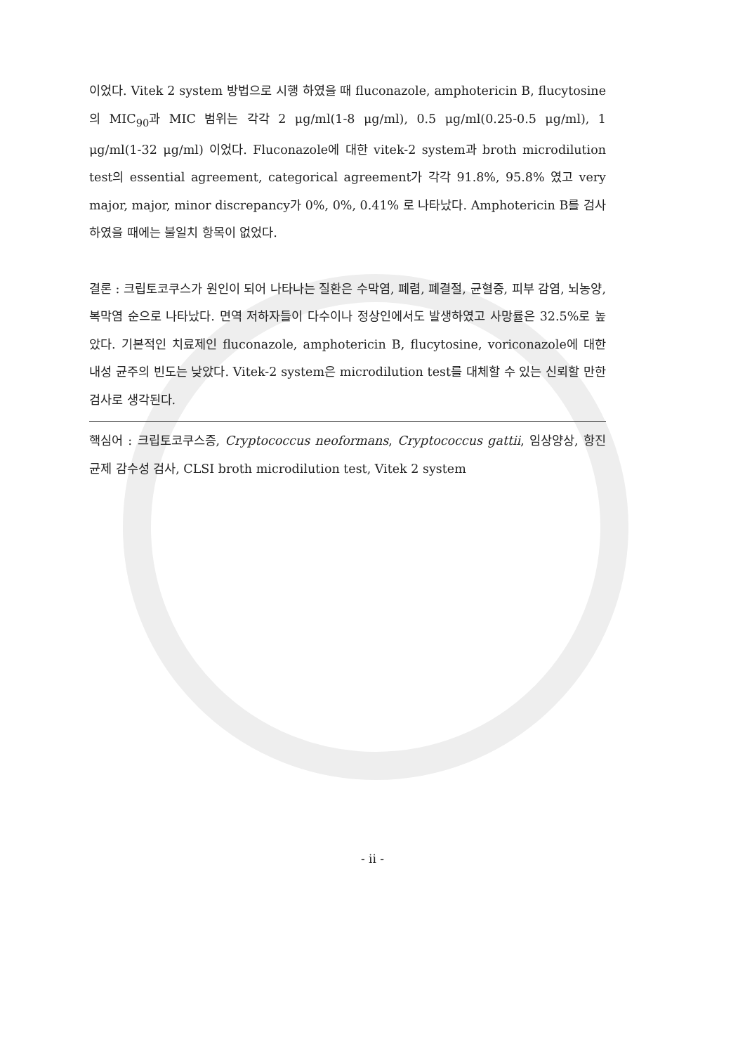이었다. Vitek 2 system 방법으로 시행 하였을 때 fluconazole, amphotericin B, flucytosine의 MIC<sub>90</sub>과 MIC 범위는 각각 2 μg/ml(1-8 μg/ml), 0.5 μg/ml(0.25-0.5 μg/ml), 1 μg/ml(1-32 μg/ml) 이었다. Fluconazole에 대한 vitek-2 system과 broth microdilution test의 essential agreement, categorical agreement가 각각 91.8%, 95.8% 였고 very major, major, minor discrepancy가 0%, 0%, 0.41% 로 나타났다. Amphotericin B를 검사하였을 때에는 불일치 항목이 없었다.
결론 : 크립토코쿠스가 원인이 되어 나타나는 질환은 수막염, 폐렴, 폐결절, 균혈증, 피부 감염, 뇌농양, 복막염 순으로 나타났다. 면역 저하자들이 다수이나 정상인에서도 발생하였고 사망률은 32.5%로 높았다. 기본적인 치료제인 fluconazole, amphotericin B, flucytosine, voriconazole에 대한 내성 균주의 빈도는 낮았다. Vitek-2 system은 microdilution test를 대체할 수 있는 신뢰할 만한 검사로 생각된다.
핵심어 : 크립토코쿠스증, Cryptococcus neoformans, Cryptococcus gattii, 임상양상, 항진균제 감수성 검사, CLSI broth microdilution test, Vitek 2 system
- ii -